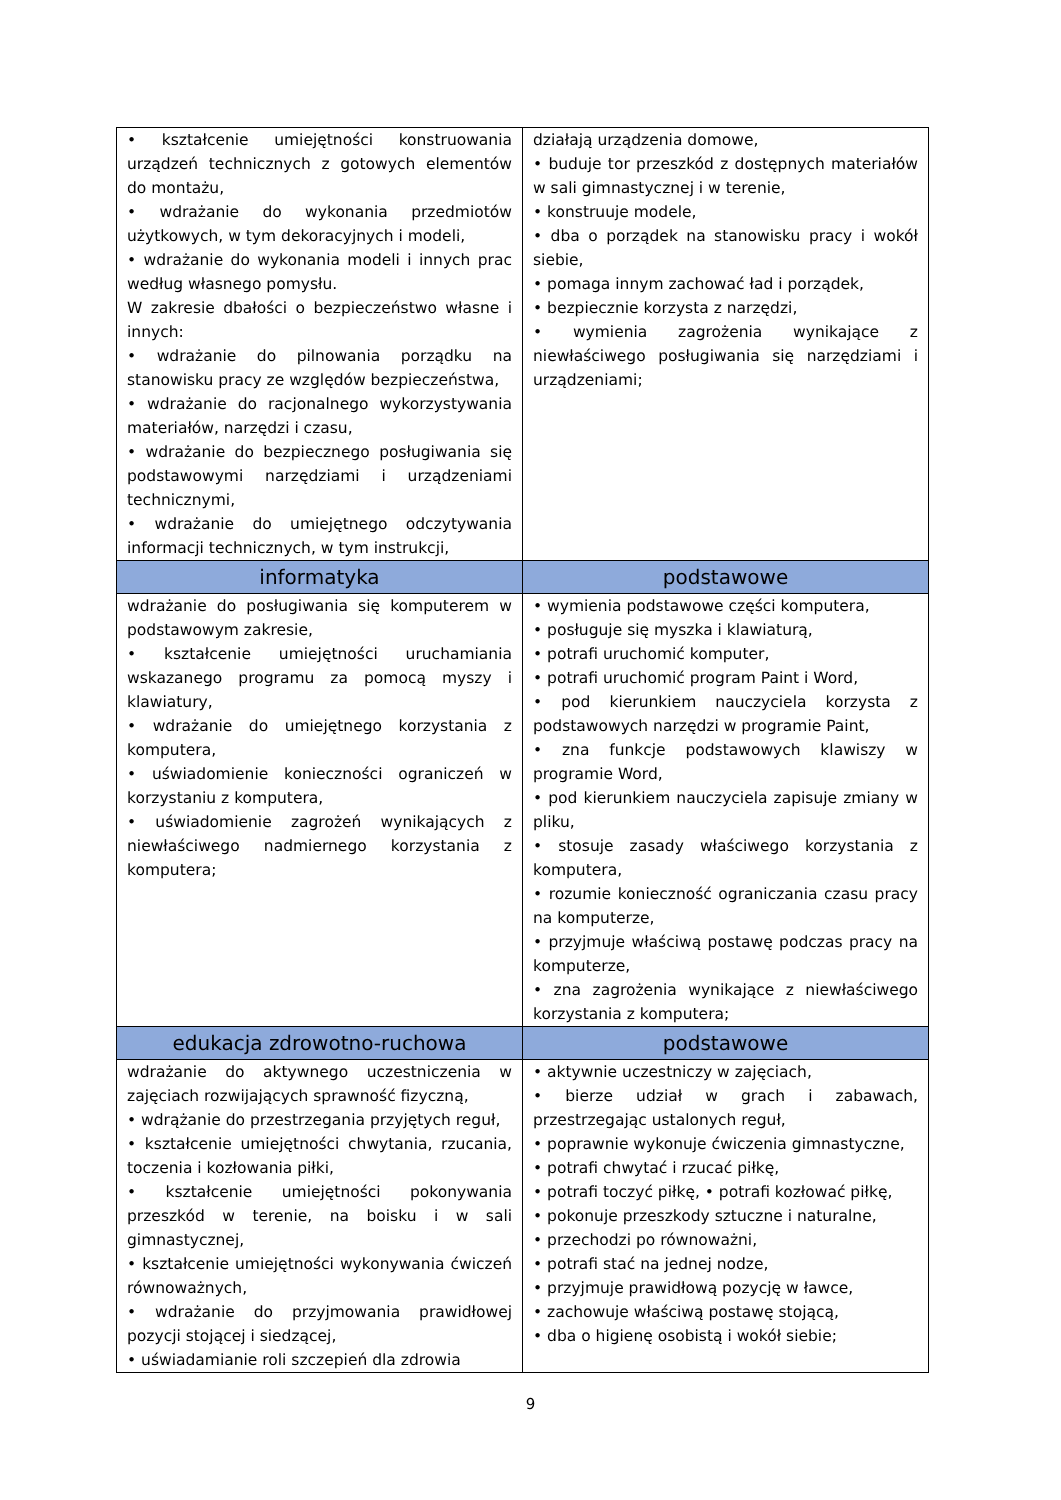| • kształcenie umiejętności konstruowania urządzeń technicznych z gotowych elementów do montażu, • wdrażanie do wykonania przedmiotów użytkowych, w tym dekoracyjnych i modeli, • wdrażanie do wykonania modeli i innych prac według własnego pomysłu. W zakresie dbałości o bezpieczeństwo własne i innych: • wdrażanie do pilnowania porządku na stanowisku pracy ze względów bezpieczeństwa, • wdrażanie do racjonalnego wykorzystywania materiałów, narzędzi i czasu, • wdrażanie do bezpiecznego posługiwania się podstawowymi narzędziami i urządzeniami technicznymi, • wdrażanie do umiejętnego odczytywania informacji technicznych, w tym instrukcji, | działają urządzenia domowe, • buduje tor przeszkód z dostępnych materiałów w sali gimnastycznej i w terenie, • konstruuje modele, • dba o porządek na stanowisku pracy i wokół siebie, • pomaga innym zachować ład i porządek, • bezpiecznie korzysta z narzędzi, • wymienia zagrożenia wynikające z niewłaściwego posługiwania się narzędziami i urządzeniami; |
| informatyka | podstawowe |
| wdrażanie do posługiwania się komputerem w podstawowym zakresie, • kształcenie umiejętności uruchamiania wskazanego programu za pomocą myszy i klawiatury, • wdrażanie do umiejętnego korzystania z komputera, • uświadomienie konieczności ograniczeń w korzystaniu z komputera, • uświadomienie zagrożeń wynikających z niewłaściwego nadmiernego korzystania z komputera; | • wymienia podstawowe części komputera, • posługuje się myszka i klawiaturą, • potrafi uruchomić komputer, • potrafi uruchomić program Paint i Word, • pod kierunkiem nauczyciela korzysta z podstawowych narzędzi w programie Paint, • zna funkcje podstawowych klawiszy w programie Word, • pod kierunkiem nauczyciela zapisuje zmiany w pliku, • stosuje zasady właściwego korzystania z komputera, • rozumie konieczność ograniczania czasu pracy na komputerze, • przyjmuje właściwą postawę podczas pracy na komputerze, • zna zagrożenia wynikające z niewłaściwego korzystania z komputera; |
| edukacja zdrowotno-ruchowa | podstawowe |
| wdrażanie do aktywnego uczestniczenia w zajęciach rozwijających sprawność fizyczną, • wdrążanie do przestrzegania przyjętych reguł, • kształcenie umiejętności chwytania, rzucania, toczenia i kozłowania piłki, • kształcenie umiejętności pokonywania przeszkód w terenie, na boisku i w sali gimnastycznej, • kształcenie umiejętności wykonywania ćwiczeń równoważnych, • wdrażanie do przyjmowania prawidłowej pozycji stojącej i siedzącej, • uświadamianie roli szczepień dla zdrowia | • aktywnie uczestniczy w zajęciach, • bierze udział w grach i zabawach, przestrzegając ustalonych reguł, • poprawnie wykonuje ćwiczenia gimnastyczne, • potrafi chwytać i rzucać piłkę, • potrafi toczyć piłkę, • potrafi kozłować piłkę, • pokonuje przeszkody sztuczne i naturalne, • przechodzi po równoważni, • potrafi stać na jednej nodze, • przyjmuje prawidłową pozycję w ławce, • zachowuje właściwą postawę stojącą, • dba o higienę osobistą i wokół siebie; |
9